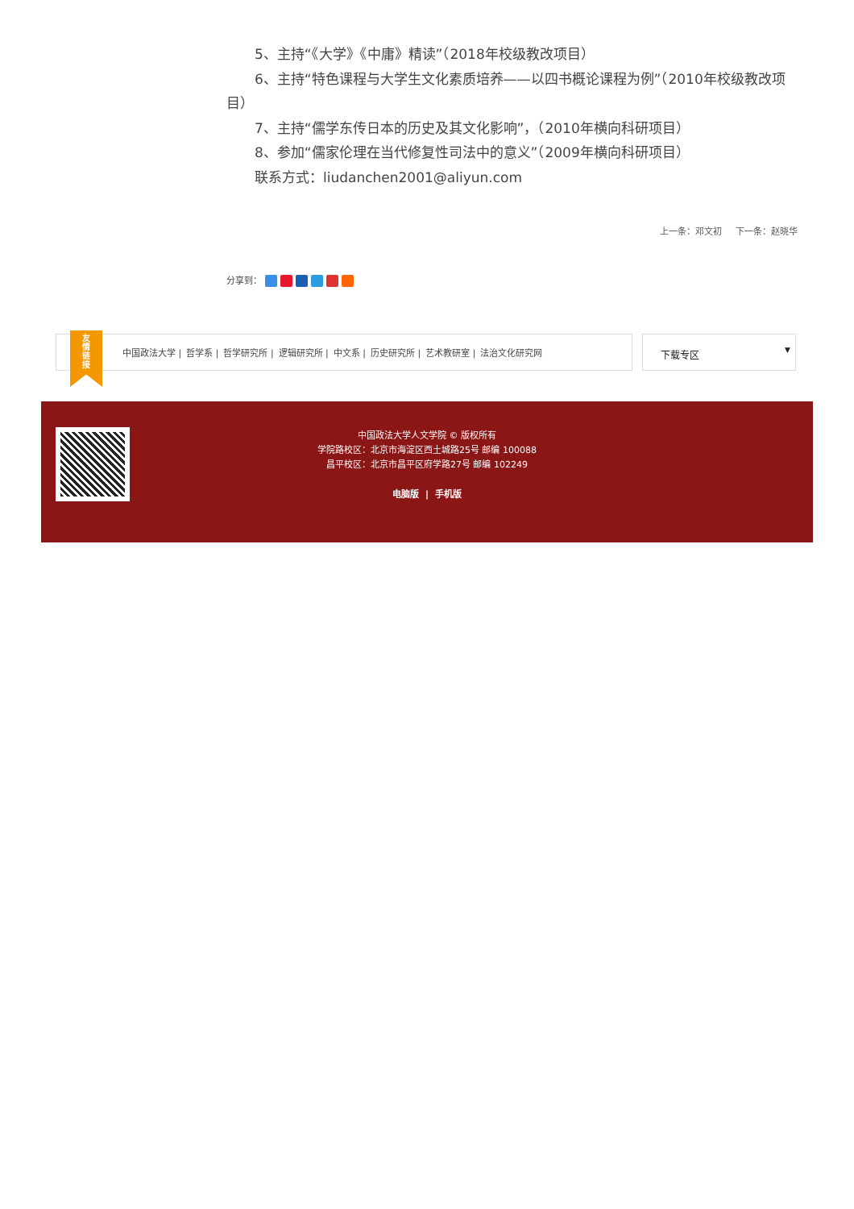5、主持“《大学》《中庸》精读”（2018年校级教改项目）
6、主持“特色课程与大学生文化素质培养——以四书概论课程为例”（2010年校级教改项目）
7、主持“儒学东传日本的历史及其文化影响”，（2010年横向科研项目）
8、参加“儒家伦理在当代修复性司法中的意义”（2009年横向科研项目）
联系方式：liudanchen2001@aliyun.com
上一条：邓文初 下一条：赵晓华
分享到：
友
情
链
接
中国政法大学 | 哲学系 | 哲学研究所 | 逻辑研究所 | 中文系 | 历史研究所 | 艺术教研室 | 法治文化研究网
下载专区 ▼
中国政法大学人文学院 © 版权所有
学院路校区：北京市海淀区西土城路25号 邮编 100088
昌平校区：北京市昌平区府学路27号 邮编 102249
电脑版 | 手机版